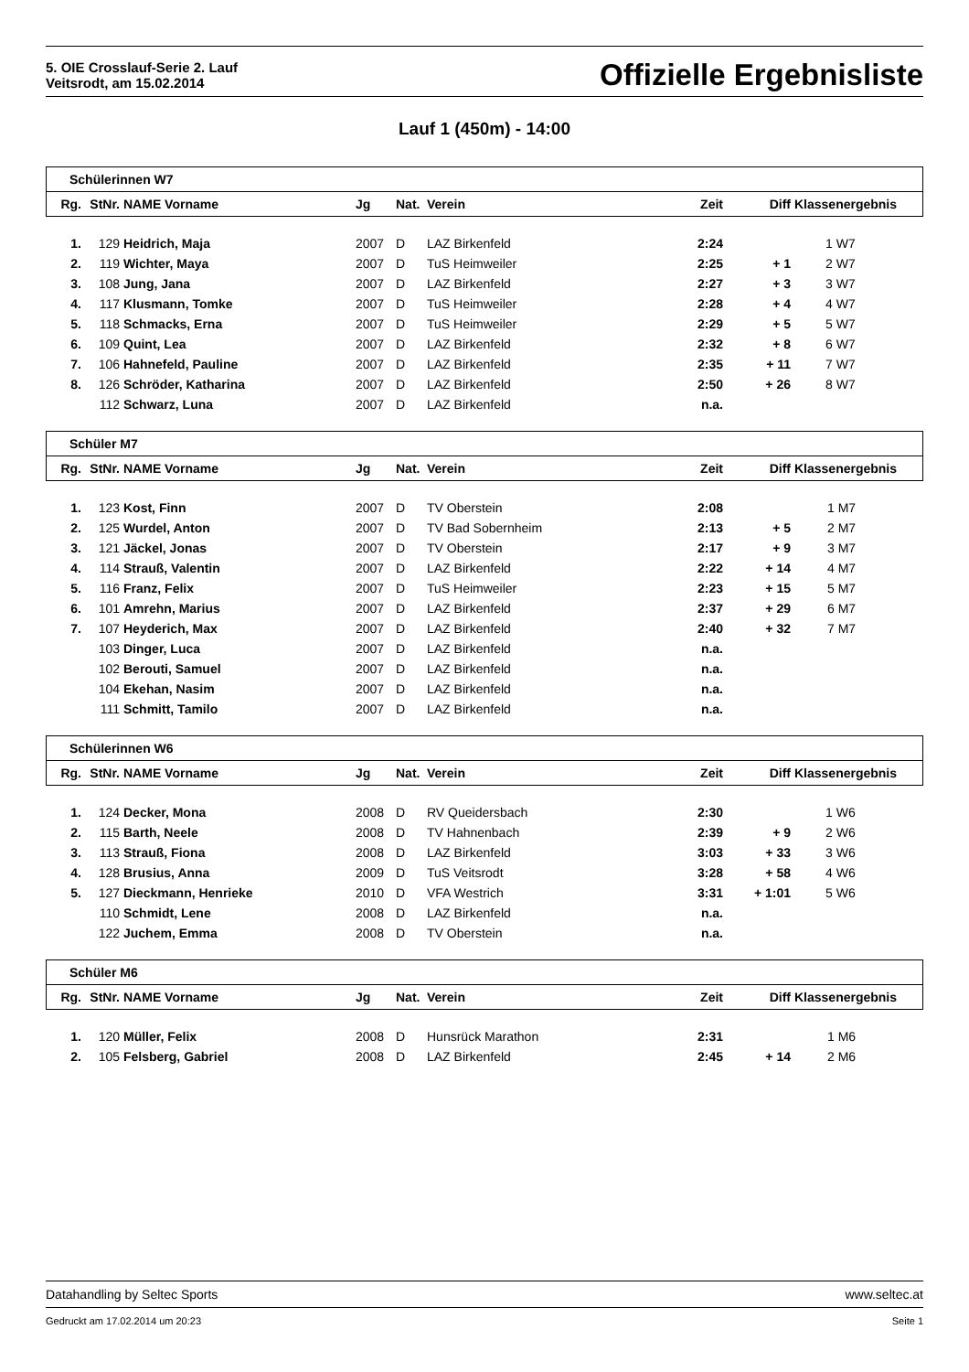5. OIE Crosslauf-Serie 2. Lauf
Veitsrodt, am 15.02.2014
Offizielle Ergebnisliste
Lauf 1 (450m) - 14:00
| Schülerinnen W7 | | | | | | | | | |
| Rg. | StNr. | NAME Vorname | Jg | Nat. | Verein | Zeit | Diff | Klassenergebnis | |
| 1. | 129 | Heidrich, Maja | 2007 | D | LAZ Birkenfeld | 2:24 | | 1 | W7 |
| 2. | 119 | Wichter, Maya | 2007 | D | TuS Heimweiler | 2:25 | + 1 | 2 | W7 |
| 3. | 108 | Jung, Jana | 2007 | D | LAZ Birkenfeld | 2:27 | + 3 | 3 | W7 |
| 4. | 117 | Klusmann, Tomke | 2007 | D | TuS Heimweiler | 2:28 | + 4 | 4 | W7 |
| 5. | 118 | Schmacks, Erna | 2007 | D | TuS Heimweiler | 2:29 | + 5 | 5 | W7 |
| 6. | 109 | Quint, Lea | 2007 | D | LAZ Birkenfeld | 2:32 | + 8 | 6 | W7 |
| 7. | 106 | Hahnefeld, Pauline | 2007 | D | LAZ Birkenfeld | 2:35 | + 11 | 7 | W7 |
| 8. | 126 | Schröder, Katharina | 2007 | D | LAZ Birkenfeld | 2:50 | + 26 | 8 | W7 |
| | 112 | Schwarz, Luna | 2007 | D | LAZ Birkenfeld | n.a. | | | |
| Schüler M7 | | | | | | | | | |
| Rg. | StNr. | NAME Vorname | Jg | Nat. | Verein | Zeit | Diff | Klassenergebnis | |
| 1. | 123 | Kost, Finn | 2007 | D | TV Oberstein | 2:08 | | 1 | M7 |
| 2. | 125 | Wurdel, Anton | 2007 | D | TV Bad Sobernheim | 2:13 | + 5 | 2 | M7 |
| 3. | 121 | Jäckel, Jonas | 2007 | D | TV Oberstein | 2:17 | + 9 | 3 | M7 |
| 4. | 114 | Strauß, Valentin | 2007 | D | LAZ Birkenfeld | 2:22 | + 14 | 4 | M7 |
| 5. | 116 | Franz, Felix | 2007 | D | TuS Heimweiler | 2:23 | + 15 | 5 | M7 |
| 6. | 101 | Amrehn, Marius | 2007 | D | LAZ Birkenfeld | 2:37 | + 29 | 6 | M7 |
| 7. | 107 | Heyderich, Max | 2007 | D | LAZ Birkenfeld | 2:40 | + 32 | 7 | M7 |
| | 103 | Dinger, Luca | 2007 | D | LAZ Birkenfeld | n.a. | | | |
| | 102 | Berouti, Samuel | 2007 | D | LAZ Birkenfeld | n.a. | | | |
| | 104 | Ekehan, Nasim | 2007 | D | LAZ Birkenfeld | n.a. | | | |
| | 111 | Schmitt, Tamilo | 2007 | D | LAZ Birkenfeld | n.a. | | | |
| Schülerinnen W6 | | | | | | | | | |
| Rg. | StNr. | NAME Vorname | Jg | Nat. | Verein | Zeit | Diff | Klassenergebnis | |
| 1. | 124 | Decker, Mona | 2008 | D | RV Queidersbach | 2:30 | | 1 | W6 |
| 2. | 115 | Barth, Neele | 2008 | D | TV Hahnenbach | 2:39 | + 9 | 2 | W6 |
| 3. | 113 | Strauß, Fiona | 2008 | D | LAZ Birkenfeld | 3:03 | + 33 | 3 | W6 |
| 4. | 128 | Brusius, Anna | 2009 | D | TuS Veitsrodt | 3:28 | + 58 | 4 | W6 |
| 5. | 127 | Dieckmann, Henrieke | 2010 | D | VFA Westrich | 3:31 | + 1:01 | 5 | W6 |
| | 110 | Schmidt, Lene | 2008 | D | LAZ Birkenfeld | n.a. | | | |
| | 122 | Juchem, Emma | 2008 | D | TV Oberstein | n.a. | | | |
| Schüler M6 | | | | | | | | | |
| Rg. | StNr. | NAME Vorname | Jg | Nat. | Verein | Zeit | Diff | Klassenergebnis | |
| 1. | 120 | Müller, Felix | 2008 | D | Hunsrück Marathon | 2:31 | | 1 | M6 |
| 2. | 105 | Felsberg, Gabriel | 2008 | D | LAZ Birkenfeld | 2:45 | + 14 | 2 | M6 |
Datahandling by Seltec Sports www.seltec.at
Gedruckt am 17.02.2014 um 20:23 Seite 1